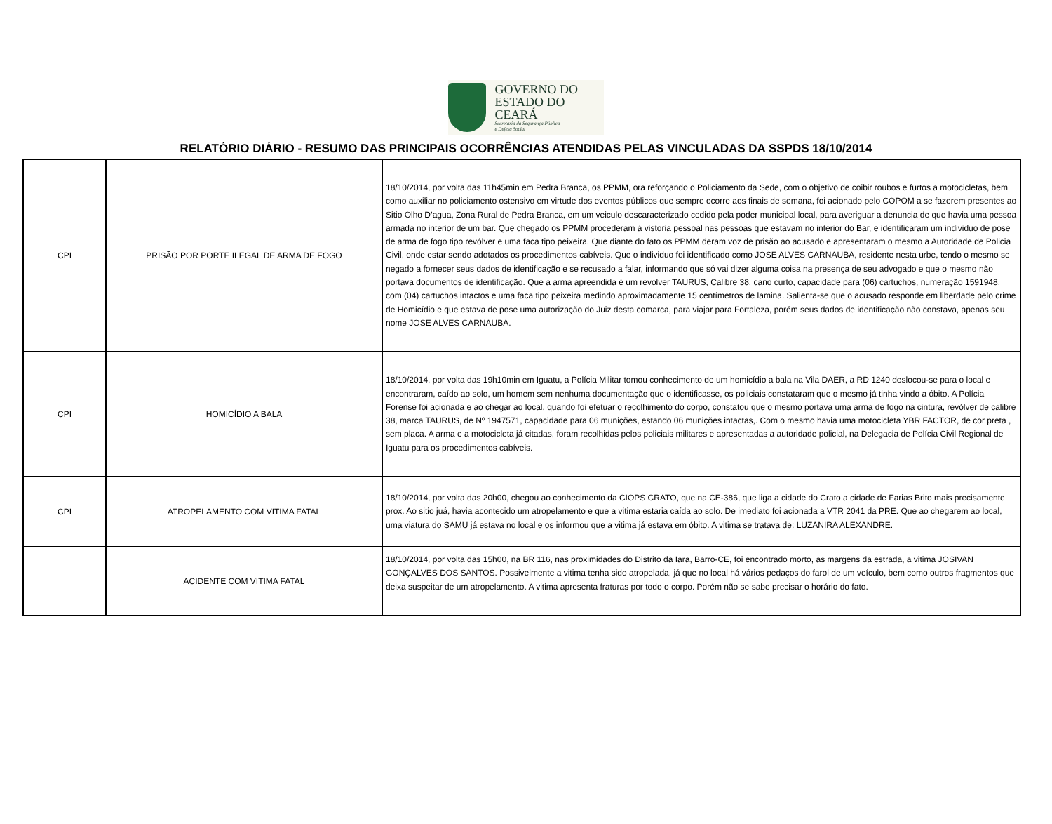GOVERNO DO
ESTADO DO CEARÁ
Secretaria da Segurança Pública
e Defesa Social
RELATÓRIO DIÁRIO - RESUMO DAS PRINCIPAIS OCORRÊNCIAS ATENDIDAS PELAS VINCULADAS DA SSPDS 18/10/2014
| CPI | PRISÃO POR PORTE ILEGAL DE ARMA DE FOGO | 18/10/2014, por volta das 11h45min em Pedra Branca, os PPMM, ora reforçando o Policiamento da Sede, com o objetivo de coibir roubos e furtos a motocicletas, bem como auxiliar no policiamento ostensivo em virtude dos eventos públicos que sempre ocorre aos finais de semana, foi acionado pelo COPOM a se fazerem presentes ao Sitio Olho D’agua, Zona Rural de Pedra Branca, em um veiculo descaracterizado cedido pela poder municipal local, para averiguar a denuncia de que havia uma pessoa armada no interior de um bar. Que chegado os PPMM procederam à vistoria pessoal nas pessoas que estavam no interior do Bar, e identificaram um individuo de pose de arma de fogo tipo revólver e uma faca tipo peixeira. Que diante do fato os PPMM deram voz de prisão ao acusado e apresentaram o mesmo a Autoridade de Policia Civil, onde estar sendo adotados os procedimentos cabíveis. Que o individuo foi identificado como JOSE ALVES CARNAUBA, residente nesta urbe, tendo o mesmo se negado a fornecer seus dados de identificação e se recusado a falar, informando que só vai dizer alguma coisa na presença de seu advogado e que o mesmo não portava documentos de identificação. Que a arma apreendida é um revolver TAURUS, Calibre 38, cano curto, capacidade para (06) cartuchos, numeração 1591948, com (04) cartuchos intactos e uma faca tipo peixeira medindo aproximadamente 15 centímetros de lamina. Salienta-se que o acusado responde em liberdade pelo crime de Homicídio e que estava de pose uma autorização do Juiz desta comarca, para viajar para Fortaleza, porém seus dados de identificação não constava, apenas seu nome JOSE ALVES CARNAUBA. |
| CPI | HOMICÍDIO A BALA | 18/10/2014, por volta das 19h10min em Iguatu, a Polícia Militar tomou conhecimento de um homicídio a bala na Vila DAER, a RD 1240 deslocou-se para o local e encontraram, caído ao solo, um homem sem nenhuma documentação que o identificasse, os policiais constataram que o mesmo já tinha vindo a óbito. A Polícia Forense foi acionada e ao chegar ao local, quando foi efetuar o recolhimento do corpo, constatou que o mesmo portava uma arma de fogo na cintura, revólver de calibre 38, marca TAURUS, de Nº 1947571, capacidade para 06 munições, estando 06 munições intactas,. Com o mesmo havia uma motocicleta YBR FACTOR, de cor preta , sem placa. A arma e a motocicleta já citadas, foram recolhidas pelos policiais militares e apresentadas a autoridade policial, na Delegacia de Polícia Civil Regional de Iguatu para os procedimentos cabíveis. |
| CPI | ATROPELAMENTO COM VITIMA FATAL | 18/10/2014, por volta das 20h00, chegou ao conhecimento da CIOPS CRATO, que na CE-386, que liga a cidade do Crato a cidade de Farias Brito mais precisamente prox. Ao sitio juá, havia acontecido um atropelamento e que a vitima estaria caída ao solo. De imediato foi acionada a VTR 2041 da PRE. Que ao chegarem ao local, uma viatura do SAMU já estava no local e os informou que a vitima já estava em óbito. A vitima se tratava de: LUZANIRA ALEXANDRE. |
| | ACIDENTE COM VITIMA FATAL | 18/10/2014, por volta das 15h00, na BR 116, nas proximidades do Distrito da Iara, Barro-CE, foi encontrado morto, as margens da estrada, a vitima JOSIVAN GONÇALVES DOS SANTOS. Possivelmente a vitima tenha sido atropelada, já que no local há vários pedaços do farol de um veículo, bem como outros fragmentos que deixa suspeitar de um atropelamento. A vitima apresenta fraturas por todo o corpo. Porém não se sabe precisar o horário do fato. |